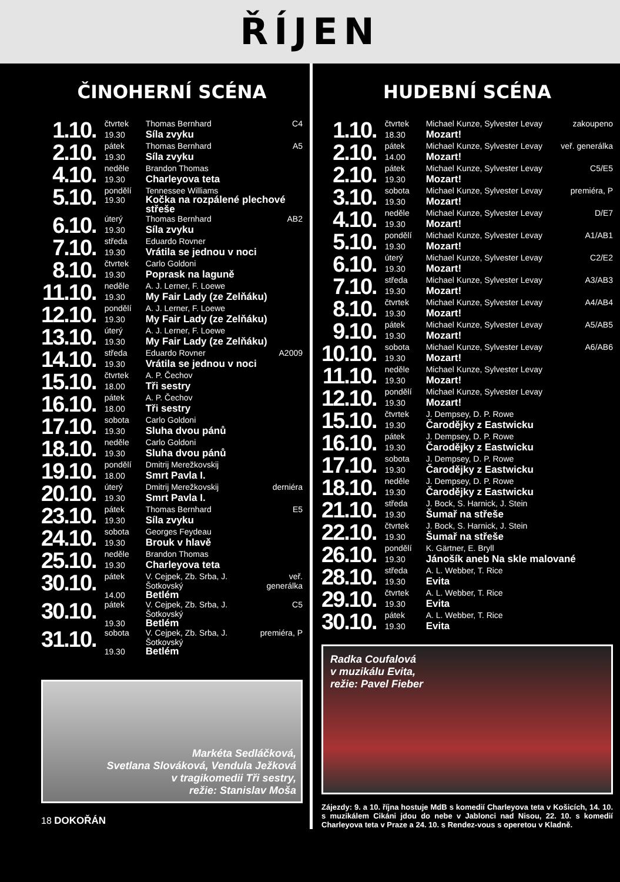ŘÍJEN
ČINOHERNÍ SCÉNA
| 1.10. | čtvrtek | Thomas Bernhard | C4 |
| | 19.30 | Síla zvyku | |
| 2.10. | pátek | Thomas Bernhard | A5 |
| | 19.30 | Síla zvyku | |
| 4.10. | neděle | Brandon Thomas | |
| | 19.30 | Charleyova teta | |
| 5.10. | pondělí | Tennessee Williams | |
| | 19.30 | Kočka na rozpálené plechové střeše | |
| 6.10. | úterý | Thomas Bernhard | AB2 |
| | 19.30 | Síla zvyku | |
| 7.10. | středa | Eduardo Rovner | |
| | 19.30 | Vrátila se jednou v noci | |
| 8.10. | čtvrtek | Carlo Goldoni | |
| | 19.30 | Poprask na laguně | |
| 11.10. | neděle | A. J. Lerner, F. Loewe | |
| | 19.30 | My Fair Lady (ze Zelňáku) | |
| 12.10. | pondělí | A. J. Lerner, F. Loewe | |
| | 19.30 | My Fair Lady (ze Zelňáku) | |
| 13.10. | úterý | A. J. Lerner, F. Loewe | |
| | 19.30 | My Fair Lady (ze Zelňáku) | |
| 14.10. | středa | Eduardo Rovner | A2009 |
| | 19.30 | Vrátila se jednou v noci | |
| 15.10. | čtvrtek | A. P. Čechov | |
| | 18.00 | Tři sestry | |
| 16.10. | pátek | A. P. Čechov | |
| | 18.00 | Tři sestry | |
| 17.10. | sobota | Carlo Goldoni | |
| | 19.30 | Sluha dvou pánů | |
| 18.10. | neděle | Carlo Goldoni | |
| | 19.30 | Sluha dvou pánů | |
| 19.10. | pondělí | Dmitrij Merežkovskij | |
| | 18.00 | Smrt Pavla I. | |
| 20.10. | úterý | Dmitrij Merežkovskij | derniéra |
| | 19.30 | Smrt Pavla I. | |
| 23.10. | pátek | Thomas Bernhard | E5 |
| | 19.30 | Síla zvyku | |
| 24.10. | sobota | Georges Feydeau | |
| | 19.30 | Brouk v hlavě | |
| 25.10. | neděle | Brandon Thomas | |
| | 19.30 | Charleyova teta | |
| 30.10. | pátek | V. Cejpek, Zb. Srba, J. Šotkovský | veř. generálka |
| | 14.00 | Betlém | |
| 30.10. | pátek | V. Cejpek, Zb. Srba, J. Šotkovský | C5 |
| | 19.30 | Betlém | |
| 31.10. | sobota | V. Cejpek, Zb. Srba, J. Šotkovský | premiéra, P |
| | 19.30 | Betlém | |
Markéta Sedláčková,
Svetlana Slováková, Vendula Ježková
v tragikomedii Tři sestry,
režie: Stanislav Moša
18 DOKOŘÁN
HUDEBNÍ SCÉNA
| 1.10. | čtvrtek | Michael Kunze, Sylvester Levay | zakoupeno |
| | 18.30 | Mozart! | |
| 2.10. | pátek | Michael Kunze, Sylvester Levay | veř. generálka |
| | 14.00 | Mozart! | |
| 2.10. | pátek | Michael Kunze, Sylvester Levay | C5/E5 |
| | 19.30 | Mozart! | |
| 3.10. | sobota | Michael Kunze, Sylvester Levay | premiéra, P |
| | 19.30 | Mozart! | |
| 4.10. | neděle | Michael Kunze, Sylvester Levay | D/E7 |
| | 19.30 | Mozart! | |
| 5.10. | pondělí | Michael Kunze, Sylvester Levay | A1/AB1 |
| | 19.30 | Mozart! | |
| 6.10. | úterý | Michael Kunze, Sylvester Levay | C2/E2 |
| | 19.30 | Mozart! | |
| 7.10. | středa | Michael Kunze, Sylvester Levay | A3/AB3 |
| | 19.30 | Mozart! | |
| 8.10. | čtvrtek | Michael Kunze, Sylvester Levay | A4/AB4 |
| | 19.30 | Mozart! | |
| 9.10. | pátek | Michael Kunze, Sylvester Levay | A5/AB5 |
| | 19.30 | Mozart! | |
| 10.10. | sobota | Michael Kunze, Sylvester Levay | A6/AB6 |
| | 19.30 | Mozart! | |
| 11.10. | neděle | Michael Kunze, Sylvester Levay | |
| | 19.30 | Mozart! | |
| 12.10. | pondělí | Michael Kunze, Sylvester Levay | |
| | 19.30 | Mozart! | |
| 15.10. | čtvrtek | J. Dempsey, D. P. Rowe | |
| | 19.30 | Čarodějky z Eastwicku | |
| 16.10. | pátek | J. Dempsey, D. P. Rowe | |
| | 19.30 | Čarodějky z Eastwicku | |
| 17.10. | sobota | J. Dempsey, D. P. Rowe | |
| | 19.30 | Čarodějky z Eastwicku | |
| 18.10. | neděle | J. Dempsey, D. P. Rowe | |
| | 19.30 | Čarodějky z Eastwicku | |
| 21.10. | středa | J. Bock, S. Harnick, J. Stein | |
| | 19.30 | Šumař na střeše | |
| 22.10. | čtvrtek | J. Bock, S. Harnick, J. Stein | |
| | 19.30 | Šumař na střeše | |
| 26.10. | pondělí | K. Gärtner, E. Bryll | |
| | 19.30 | Jánošík aneb Na skle malované | |
| 28.10. | středa | A. L. Webber, T. Rice | |
| | 19.30 | Evita | |
| 29.10. | čtvrtek | A. L. Webber, T. Rice | |
| | 19.30 | Evita | |
| 30.10. | pátek | A. L. Webber, T. Rice | |
| | 19.30 | Evita | |
Radka Coufalová
v muzikálu Evita,
režie: Pavel Fieber
Zájezdy: 9. a 10. října hostuje MdB s komedií Charleyova teta v Košicích, 14. 10. s muzikálem Cikáni jdou do nebe v Jablonci nad Nisou, 22. 10. s komedií Charleyova teta v Praze a 24. 10. s Rendez-vous s operetou v Kladně.